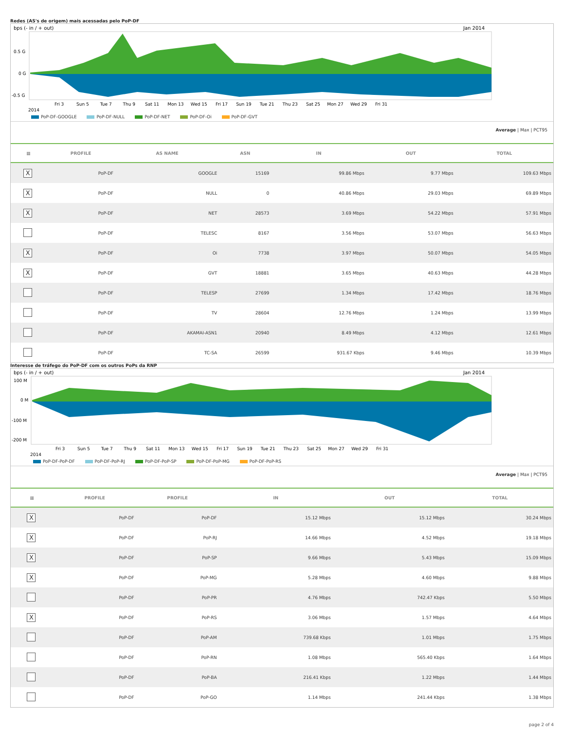Redes (AS's de origem) mais acessadas pelo PoP-DF
bps (- in / + out)
Jan 2014
0.5 G
0 G
-0.5 G
2014
Fri 3 Sun 5 Tue 7 Thu 9 Sat 11 Mon 13 Wed 15 Fri 17 Sun 19 Tue 21 Thu 23 Sat 25 Mon 27 Wed 29 Fri 31
PoP-DF-GOOGLE PoP-DF-NULL PoP-DF-NET PoP-DF-Oi PoP-DF-GVT
Average | Max | PCT95
| ▦ | PROFILE | AS NAME | ASN | IN | OUT | TOTAL |
| --- | --- | --- | --- | --- | --- | --- |
| X | PoP-DF | GOOGLE | 15169 | 99.86 Mbps | 9.77 Mbps | 109.63 Mbps |
| X | PoP-DF | NULL | 0 | 40.86 Mbps | 29.03 Mbps | 69.89 Mbps |
| X | PoP-DF | NET | 28573 | 3.69 Mbps | 54.22 Mbps | 57.91 Mbps |
| | PoP-DF | TELESC | 8167 | 3.56 Mbps | 53.07 Mbps | 56.63 Mbps |
| X | PoP-DF | Oi | 7738 | 3.97 Mbps | 50.07 Mbps | 54.05 Mbps |
| X | PoP-DF | GVT | 18881 | 3.65 Mbps | 40.63 Mbps | 44.28 Mbps |
| | PoP-DF | TELESP | 27699 | 1.34 Mbps | 17.42 Mbps | 18.76 Mbps |
| | PoP-DF | TV | 28604 | 12.76 Mbps | 1.24 Mbps | 13.99 Mbps |
| | PoP-DF | AKAMAI-ASN1 | 20940 | 8.49 Mbps | 4.12 Mbps | 12.61 Mbps |
| | PoP-DF | TC-SA | 26599 | 931.67 Kbps | 9.46 Mbps | 10.39 Mbps |
Interesse de tráfego do PoP-DF com os outros PoPs da RNP
bps (- in / + out)
Jan 2014
100 M
0 M
-100 M
-200 M
2014
Fri 3 Sun 5 Tue 7 Thu 9 Sat 11 Mon 13 Wed 15 Fri 17 Sun 19 Tue 21 Thu 23 Sat 25 Mon 27 Wed 29 Fri 31
PoP-DF-PoP-DF PoP-DF-PoP-RJ PoP-DF-PoP-SP PoP-DF-PoP-MG PoP-DF-PoP-RS
Average | Max | PCT95
| ▦ | PROFILE | PROFILE | IN | OUT | TOTAL |
| --- | --- | --- | --- | --- | --- |
| X | PoP-DF | PoP-DF | 15.12 Mbps | 15.12 Mbps | 30.24 Mbps |
| X | PoP-DF | PoP-RJ | 14.66 Mbps | 4.52 Mbps | 19.18 Mbps |
| X | PoP-DF | PoP-SP | 9.66 Mbps | 5.43 Mbps | 15.09 Mbps |
| X | PoP-DF | PoP-MG | 5.28 Mbps | 4.60 Mbps | 9.88 Mbps |
| | PoP-DF | PoP-PR | 4.76 Mbps | 742.47 Kbps | 5.50 Mbps |
| X | PoP-DF | PoP-RS | 3.06 Mbps | 1.57 Mbps | 4.64 Mbps |
| | PoP-DF | PoP-AM | 739.68 Kbps | 1.01 Mbps | 1.75 Mbps |
| | PoP-DF | PoP-RN | 1.08 Mbps | 565.40 Kbps | 1.64 Mbps |
| | PoP-DF | PoP-BA | 216.41 Kbps | 1.22 Mbps | 1.44 Mbps |
| | PoP-DF | PoP-GO | 1.14 Mbps | 241.44 Kbps | 1.38 Mbps |
page 2 of 4